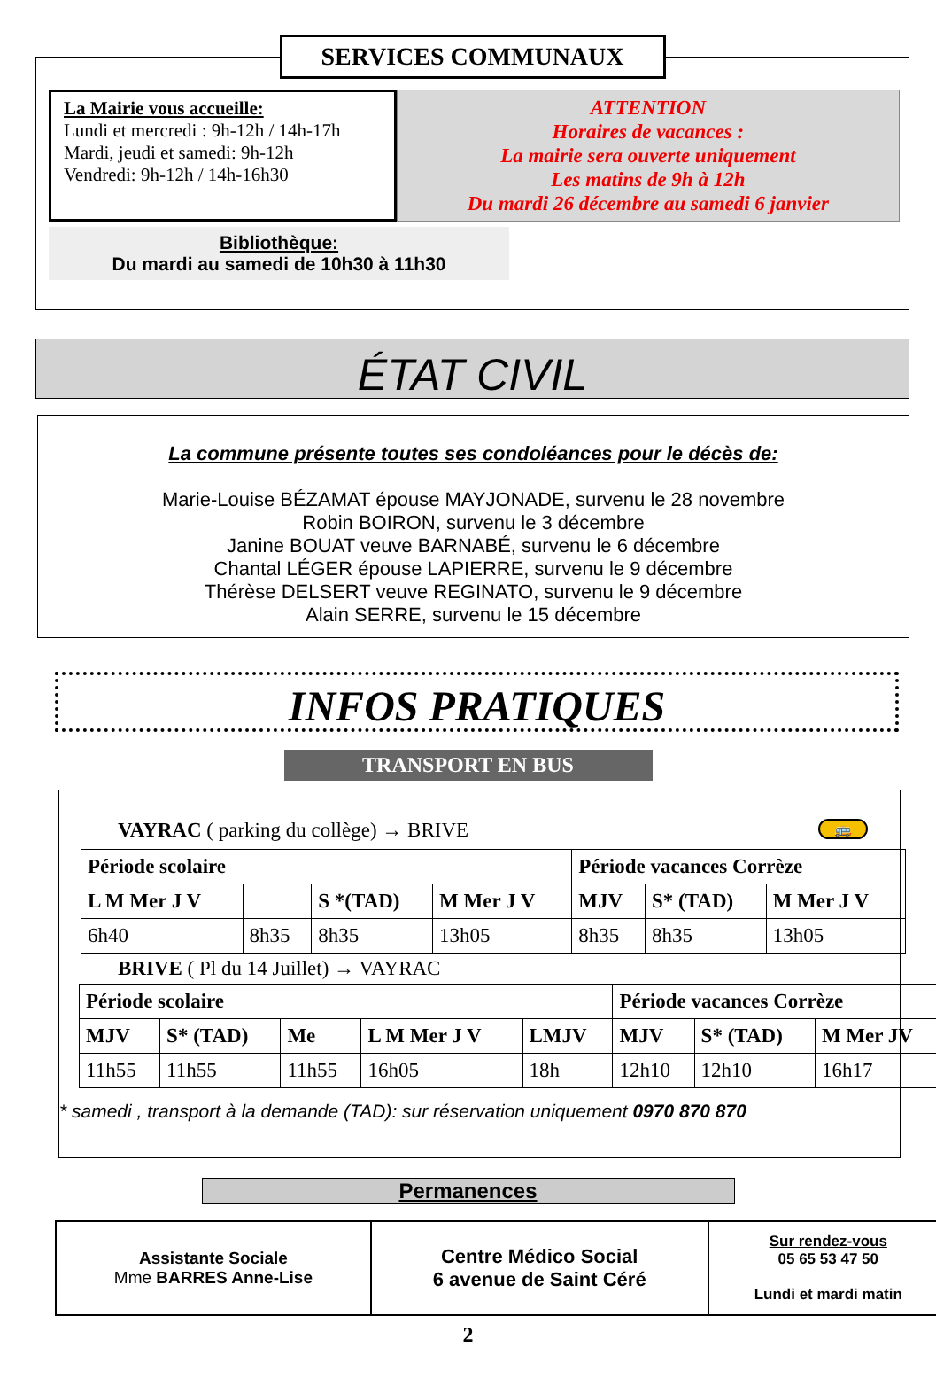SERVICES COMMUNAUX
La Mairie vous accueille:
Lundi et mercredi : 9h-12h / 14h-17h
Mardi, jeudi et samedi: 9h-12h
Vendredi: 9h-12h / 14h-16h30
ATTENTION
Horaires de vacances :
La mairie sera ouverte uniquement
Les matins de 9h à 12h
Du mardi 26 décembre au samedi 6 janvier
Bibliothèque:
Du mardi au samedi de 10h30 à 11h30
ÉTAT CIVIL
La commune présente toutes ses condoléances pour le décès de:
Marie-Louise BÉZAMAT épouse MAYJONADE, survenu le 28 novembre
Robin BOIRON, survenu le 3 décembre
Janine BOUAT veuve BARNABÉ, survenu le 6 décembre
Chantal LÉGER épouse LAPIERRE, survenu le 9 décembre
Thérèse DELSERT veuve REGINATO, survenu le 9 décembre
Alain SERRE, survenu le 15 décembre
INFOS PRATIQUES
TRANSPORT EN BUS
VAYRAC ( parking du collège) → BRIVE 🚌
| Période scolaire | | | | Période vacances Corrèze | | |
| --- | --- | --- | --- | --- | --- | --- |
| L M Mer J V | | S *(TAD) | M Mer J V | MJV | S* (TAD) | M Mer J V |
| 6h40 | 8h35 | 8h35 | 13h05 | 8h35 | 8h35 | 13h05 |
BRIVE ( Pl du 14 Juillet) → VAYRAC
| Période scolaire | | | | | Période vacances Corrèze | | |
| --- | --- | --- | --- | --- | --- | --- | --- |
| MJV | S* (TAD) | Me | L M Mer J V | LMJV | MJV | S* (TAD) | M Mer JV |
| 11h55 | 11h55 | 11h55 | 16h05 | 18h | 12h10 | 12h10 | 16h17 |
* samedi , transport à la demande (TAD): sur réservation uniquement 0970 870 870
Permanences
| Assistante Sociale Mme BARRES Anne-Lise | Centre Médico Social 6 avenue de Saint Céré | Sur rendez-vous 05 65 53 47 50 Lundi et mardi matin |
2